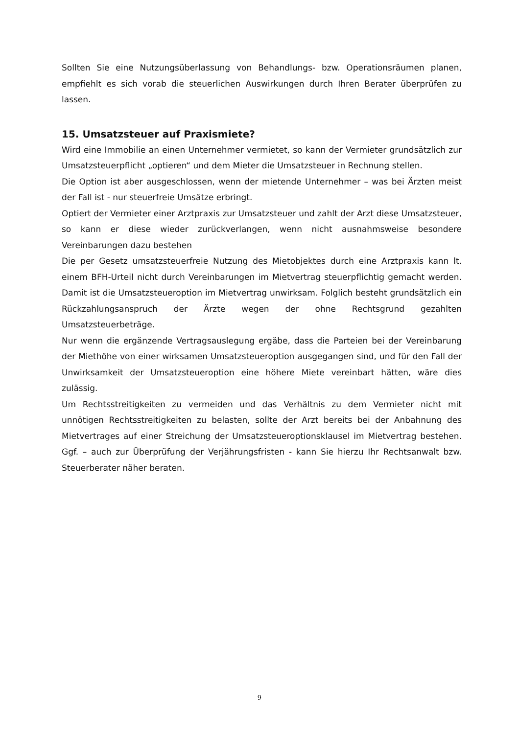Sollten Sie eine Nutzungsüberlassung von Behandlungs- bzw. Operationsräumen planen, empfiehlt es sich vorab die steuerlichen Auswirkungen durch Ihren Berater überprüfen zu lassen.
15. Umsatzsteuer auf Praxismiete?
Wird eine Immobilie an einen Unternehmer vermietet, so kann der Vermieter grundsätzlich zur Umsatzsteuerpflicht „optieren“ und dem Mieter die Umsatzsteuer in Rechnung stellen.
Die Option ist aber ausgeschlossen, wenn der mietende Unternehmer – was bei Ärzten meist der Fall ist - nur steuerfreie Umsätze erbringt.
Optiert der Vermieter einer Arztpraxis zur Umsatzsteuer und zahlt der Arzt diese Umsatzsteuer, so kann er diese wieder zurückverlangen, wenn nicht ausnahmsweise besondere Vereinbarungen dazu bestehen
Die per Gesetz umsatzsteuerfreie Nutzung des Mietobjektes durch eine Arztpraxis kann lt. einem BFH-Urteil nicht durch Vereinbarungen im Mietvertrag steuerpflichtig gemacht werden. Damit ist die Umsatzsteueroption im Mietvertrag unwirksam. Folglich besteht grundsätzlich ein Rückzahlungsanspruch der Ärzte wegen der ohne Rechtsgrund gezahlten Umsatzsteuerbeträge.
Nur wenn die ergänzende Vertragsauslegung ergäbe, dass die Parteien bei der Vereinbarung der Miethöhe von einer wirksamen Umsatzsteueroption ausgegangen sind, und für den Fall der Unwirksamkeit der Umsatzsteueroption eine höhere Miete vereinbart hätten, wäre dies zulässig.
Um Rechtsstreitigkeiten zu vermeiden und das Verhältnis zu dem Vermieter nicht mit unnötigen Rechtsstreitigkeiten zu belasten, sollte der Arzt bereits bei der Anbahnung des Mietvertrages auf einer Streichung der Umsatzsteueroptionsklausel im Mietvertrag bestehen. Ggf. – auch zur Überprüfung der Verjährungsfristen - kann Sie hierzu Ihr Rechtsanwalt bzw. Steuerberater näher beraten.
9